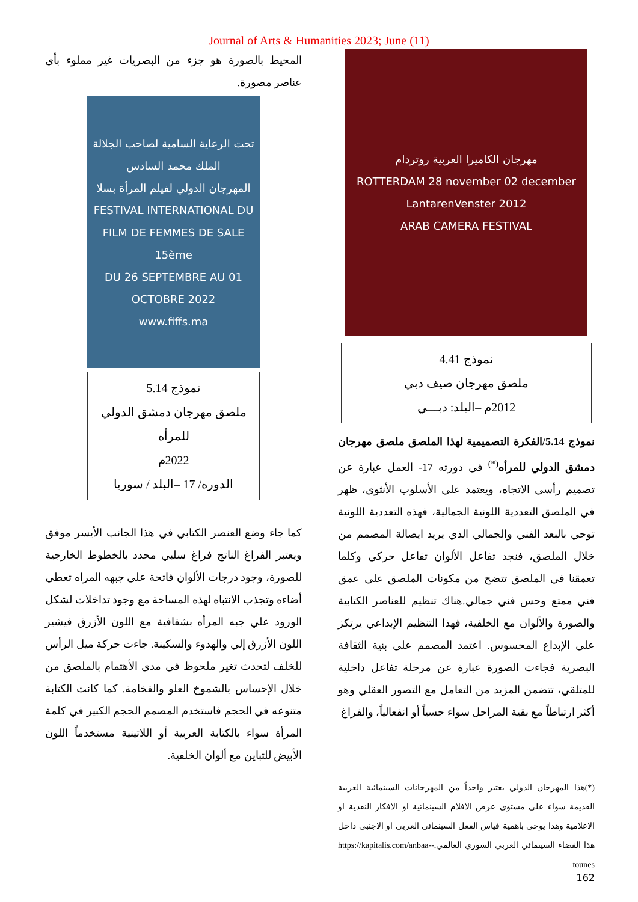Journal of Arts & Humanities 2023; June (11)
مهرجان الكاميرا العربية روتردام
ROTTERDAM 28 november 02 december LantarenVenster 2012
ARAB CAMERA FESTIVAL
نموذج 4.41
ملصق مهرجان صيف دبي
2012م –البلد: دبـــي
نموذج 5.14/الفكرة التصميمية لهذا الملصق ملصق مهرجان دمشق الدولي للمرأه<sup>(*)</sup> في دورته 17- العمل عبارة عن تصميم رأسي الاتجاه، ويعتمد علي الأسلوب الأنثوي، ظهر في الملصق التعددية اللونية الجمالية، فهذه التعددية اللونية توحي بالبعد الفني والجمالي الذي يريد ايصالة المصمم من خلال الملصق، فنجد تفاعل الألوان تفاعل حركي وكلما تعمقنا في الملصق تتضح من مكونات الملصق على عمق فني ممتع وحس فني جمالي.هناك تنظيم للعناصر الكتابية والصورة والألوان مع الخلفية، فهذا التنظيم الإبداعي يرتكز علي الإبداع المحسوس. اعتمد المصمم علي بنية الثقافة البصرية فجاءت الصورة عبارة عن مرحلة تفاعل داخلية للمتلقي، تتضمن المزيد من التعامل مع التصور العقلي وهو أكثر ارتباطاً مع بقية المراحل سواء حسياً أو انفعالياً، والفراغ
(*)هذا المهرجان الدولي يعتبر واحداً من المهرجانات السينمائية العربية القديمة سواء على مستوى عرض الافلام السينمائية او الافكار النقدية او الاعلامية وهذا يوحي باهمية قياس الفعل السينمائي العربي او الاجنبي داخل هذا الفضاء السينمائي العربي السوري العالمي.-https://kapitalis.com/anbaa-tounes
المحيط بالصورة هو جزء من البصريات غير مملوء بأي عناصر مصورة.
تحت الرعاية السامية لصاحب الجلالة الملك محمد السادس
المهرجان الدولي لفيلم المرأة بسلا
FESTIVAL INTERNATIONAL DU FILM DE FEMMES DE SALE
15ème
DU 26 SEPTEMBRE AU 01 OCTOBRE 2022
www.fiffs.ma
نموذج 5.14
ملصق مهرجان دمشق الدولي للمرأه
2022م
الدوره/ 17 –البلد / سوريا
كما جاء وضع العنصر الكتابي في هذا الجانب الأيسر موفق ويعتبر الفراغ الناتج فراغ سلبي محدد بالخطوط الخارجية للصورة، وجود درجات الألوان فاتحة علي جبهه المراه تعطي أضاءه وتجذب الانتباه لهذه المساحة مع وجود تداخلات لشكل الورود علي جبه المرأه بشفافية مع اللون الأزرق فيشير اللون الأزرق إلي والهدوء والسكينة. جاءت حركة ميل الرأس للخلف لتحدث تغير ملحوظ في مدي الأهتمام بالملصق من خلال الإحساس بالشموخ العلو والفخامة. كما كانت الكتابة متنوعه في الحجم فاستخدم المصمم الحجم الكبير في كلمة المرأة سواء بالكتابة العربية أو اللاتينية مستخدماً اللون الأبيض للتباين مع ألوان الخلفية.
162